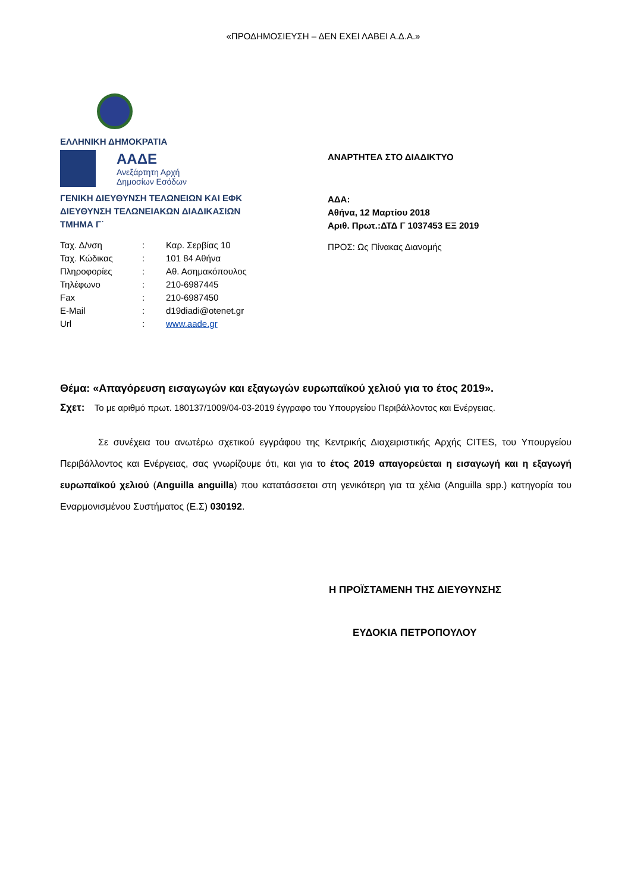«ΠΡΟΔΗΜΟΣΙΕΥΣΗ – ΔΕΝ ΕΧΕΙ ΛΑΒΕΙ Α.Δ.Α.»
ΕΛΛΗΝΙΚΗ ΔΗΜΟΚΡΑΤΙΑ
ΑΑΔΕ
Ανεξάρτητη Αρχή
Δημοσίων Εσόδων
ΓΕΝΙΚΗ ΔΙΕΥΘΥΝΣΗ ΤΕΛΩΝΕΙΩΝ ΚΑΙ ΕΦΚ
ΔΙΕΥΘΥΝΣΗ ΤΕΛΩΝΕΙΑΚΩΝ ΔΙΑΔΙΚΑΣΙΩΝ
ΤΜΗΜΑ Γ΄
| Ταχ. Δ/νση | : | Καρ. Σερβίας 10 |
| Ταχ. Κώδικας | : | 101 84 Αθήνα |
| Πληροφορίες | : | Αθ. Ασημακόπουλος |
| Τηλέφωνο | : | 210-6987445 |
| Fax | : | 210-6987450 |
| E-Mail | : | d19diadi@otenet.gr |
| Url | : | www.aade.gr |
ΑΝΑΡΤΗΤΕΑ ΣΤΟ ΔΙΑΔΙΚΤΥΟ
ΑΔΑ:
Αθήνα, 12 Μαρτίου 2018
Αριθ. Πρωτ.:ΔΤΔ Γ 1037453 ΕΞ 2019
ΠΡΟΣ: Ως Πίνακας Διανομής
Θέμα: «Απαγόρευση εισαγωγών και εξαγωγών ευρωπαϊκού χελιού για το έτος 2019».
Σχετ: Το με αριθμό πρωτ. 180137/1009/04-03-2019 έγγραφο του Υπουργείου Περιβάλλοντος και Ενέργειας.
Σε συνέχεια του ανωτέρω σχετικού εγγράφου της Κεντρικής Διαχειριστικής Αρχής CITES, του Υπουργείου Περιβάλλοντος και Ενέργειας, σας γνωρίζουμε ότι, και για το έτος 2019 απαγορεύεται η εισαγωγή και η εξαγωγή ευρωπαϊκού χελιού (Anguilla anguilla) που κατατάσσεται στη γενικότερη για τα χέλια (Anguilla spp.) κατηγορία του Εναρμονισμένου Συστήματος (Ε.Σ) 030192.
Η ΠΡΟΪΣΤΑΜΕΝΗ ΤΗΣ ΔΙΕΥΘΥΝΣΗΣ
ΕΥΔΟΚΙΑ ΠΕΤΡΟΠΟΥΛΟΥ